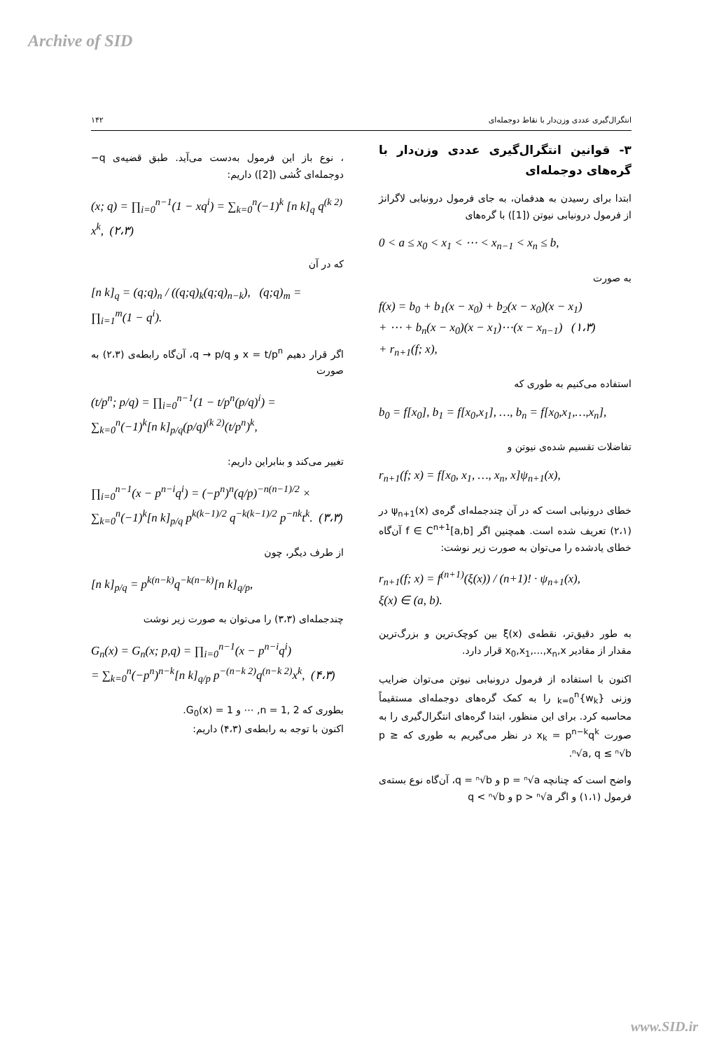Archive of SID
انتگرال‌گیری عددی وزن‌دار با نقاط دوجمله‌ای ۱۴۲
۳- قوانین انتگرال‌گیری عددی وزن‌دار با گره‌های دوجمله‌ای
ابتدا برای رسیدن به هدفمان، به جای فرمول درونیابی لاگرانژ از فرمول درونیابی نیوتن ([1]) با گره‌های
0 < a ≤ x<sub>0</sub> < x<sub>1</sub> < ⋯ < x<sub>n−1</sub> < x<sub>n</sub> ≤ b,
به صورت
f(x) = b<sub>0</sub> + b<sub>1</sub>(x − x<sub>0</sub>) + b<sub>2</sub>(x − x<sub>0</sub>)(x − x<sub>1</sub>)
+ ⋯ + b<sub>n</sub>(x − x<sub>0</sub>)(x − x<sub>1</sub>)⋯(x − x<sub>n−1</sub>) (۱،۳)
+ r<sub>n+1</sub>(f; x),
استفاده می‌کنیم به طوری که
b<sub>0</sub> = f[x<sub>0</sub>], b<sub>1</sub> = f[x<sub>0</sub>,x<sub>1</sub>], …, b<sub>n</sub> = f[x<sub>0</sub>,x<sub>1</sub>,…,x<sub>n</sub>],
تفاضلات تقسیم شده‌ی نیوتن و
r<sub>n+1</sub>(f; x) = f[x<sub>0</sub>, x<sub>1</sub>, …, x<sub>n</sub>, x]ψ<sub>n+1</sub>(x),
خطای درونیابی است که در آن چندجمله‌ای گره‌ی ψ<sub>n+1</sub>(x) در (۲،۱) تعریف شده است. همچنین اگر f ∈ C<sup>n+1</sup>[a,b] آن‌گاه خطای یادشده را می‌توان به صورت زیر نوشت:
r<sub>n+1</sub>(f; x) = f<sup>(n+1)</sup>(ξ(x)) / (n+1)! · ψ<sub>n+1</sub>(x),
ξ(x) ∈ (a, b).
به طور دقیق‌تر، نقطه‌ی ξ(x) بین کوچک‌ترین و بزرگ‌ترین مقدار از مقادیر x<sub>0</sub>,x<sub>1</sub>,…,x<sub>n</sub>,x قرار دارد.
اکنون با استفاده از فرمول درونیابی نیوتن می‌توان ضرایب وزنی {w<sub>k</sub>}<sub>k=0</sub><sup>n</sup> را به کمک گره‌های دوجمله‌ای مستقیماً محاسبه کرد. برای این منظور، ابتدا گره‌های انتگرال‌گیری را به صورت x<sub>k</sub> = p<sup>n−k</sup>q<sup>k</sup> در نظر می‌گیریم به طوری که p ≥ ⁿ√a, q ≤ ⁿ√b.
واضح است که چنانچه p = ⁿ√a و q = ⁿ√b، آن‌گاه نوع بسته‌ی فرمول (۱،۱) و اگر p > ⁿ√a و q < ⁿ√b
، نوع باز این فرمول به‌دست می‌آید. طبق قضیه‌ی q− دوجمله‌ای کُشی ([2]) داریم:
(x; q) = ∏<sub>i=0</sub><sup>n−1</sup>(1 − xq<sup>i</sup>) = ∑<sub>k=0</sub><sup>n</sup>(−1)<sup>k</sup> [n k]<sub>q</sub> q<sup>(k 2)</sup> x<sup>k</sup>, (۲،۳)
که در آن
[n k]<sub>q</sub> = (q;q)<sub>n</sub> / ((q;q)<sub>k</sub>(q;q)<sub>n−k</sub>), (q;q)<sub>m</sub> = ∏<sub>i=1</sub><sup>m</sup>(1 − q<sup>i</sup>).
اگر قرار دهیم x = t/p<sup>n</sup> و q → p/q، آن‌گاه رابطه‌ی (۲،۳) به صورت
(t/p<sup>n</sup>; p/q) = ∏<sub>i=0</sub><sup>n−1</sup>(1 − t/p<sup>n</sup>(p/q)<sup>i</sup>) = ∑<sub>k=0</sub><sup>n</sup>(−1)<sup>k</sup>[n k]<sub>p/q</sub>(p/q)<sup>(k 2)</sup>(t/p<sup>n</sup>)<sup>k</sup>,
تغییر می‌کند و بنابراین داریم:
∏<sub>i=0</sub><sup>n−1</sup>(x − p<sup>n−i</sup>q<sup>i</sup>) = (−p<sup>n</sup>)<sup>n</sup>(q/p)<sup>−n(n−1)/2</sup> ×
∑<sub>k=0</sub><sup>n</sup>(−1)<sup>k</sup>[n k]<sub>p/q</sub> p<sup>k(k−1)/2</sup> q<sup>−k(k−1)/2</sup> p<sup>−nk</sup>t<sup>k</sup>. (۳،۳)
از طرف دیگر، چون
[n k]<sub>p/q</sub> = p<sup>k(n−k)</sup>q<sup>−k(n−k)</sup>[n k]<sub>q/p</sub>,
چندجمله‌ای (۳،۳) را می‌توان به صورت زیر نوشت
G<sub>n</sub>(x) = G<sub>n</sub>(x; p,q) = ∏<sub>i=0</sub><sup>n−1</sup>(x − p<sup>n−i</sup>q<sup>i</sup>)
= ∑<sub>k=0</sub><sup>n</sup>(−p<sup>n</sup>)<sup>n−k</sup>[n k]<sub>q/p</sub> p<sup>−(n−k 2)</sup>q<sup>(n−k 2)</sup>x<sup>k</sup>, (۴،۳)
بطوری که n = 1, 2, ⋯ و G<sub>0</sub>(x) = 1.
اکنون با توجه به رابطه‌ی (۴،۳) داریم:
www.SID.ir